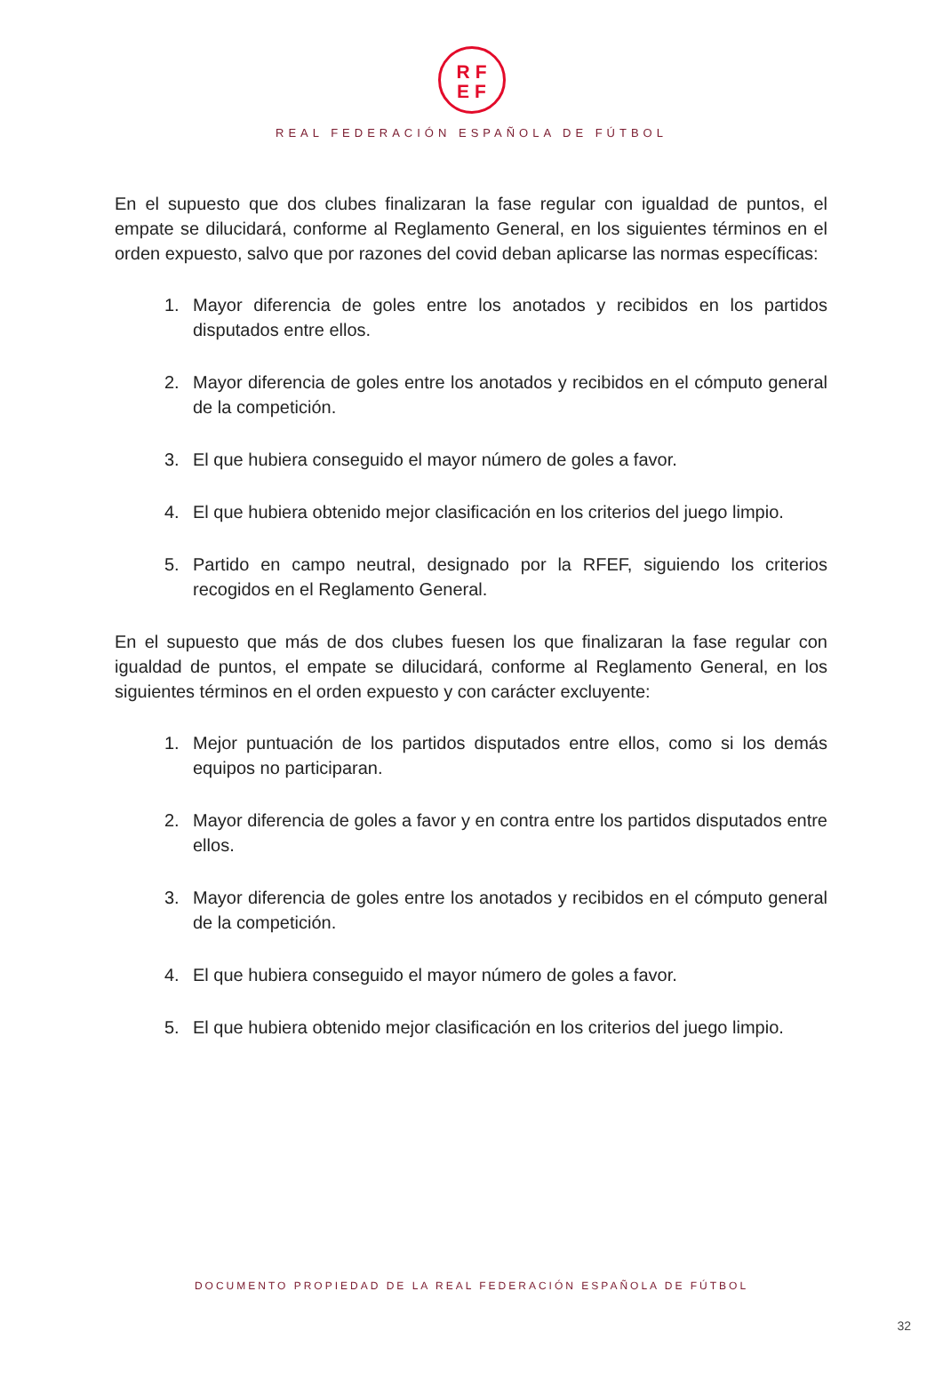RF
EF
REAL FEDERACIÓN ESPAÑOLA DE FÚTBOL
En el supuesto que dos clubes finalizaran la fase regular con igualdad de puntos, el empate se dilucidará, conforme al Reglamento General, en los siguientes términos en el orden expuesto, salvo que por razones del covid deban aplicarse las normas específicas:
1. Mayor diferencia de goles entre los anotados y recibidos en los partidos disputados entre ellos.
2. Mayor diferencia de goles entre los anotados y recibidos en el cómputo general de la competición.
3. El que hubiera conseguido el mayor número de goles a favor.
4. El que hubiera obtenido mejor clasificación en los criterios del juego limpio.
5. Partido en campo neutral, designado por la RFEF, siguiendo los criterios recogidos en el Reglamento General.
En el supuesto que más de dos clubes fuesen los que finalizaran la fase regular con igualdad de puntos, el empate se dilucidará, conforme al Reglamento General, en los siguientes términos en el orden expuesto y con carácter excluyente:
1. Mejor puntuación de los partidos disputados entre ellos, como si los demás equipos no participaran.
2. Mayor diferencia de goles a favor y en contra entre los partidos disputados entre ellos.
3. Mayor diferencia de goles entre los anotados y recibidos en el cómputo general de la competición.
4. El que hubiera conseguido el mayor número de goles a favor.
5. El que hubiera obtenido mejor clasificación en los criterios del juego limpio.
DOCUMENTO PROPIEDAD DE LA REAL FEDERACIÓN ESPAÑOLA DE FÚTBOL
32